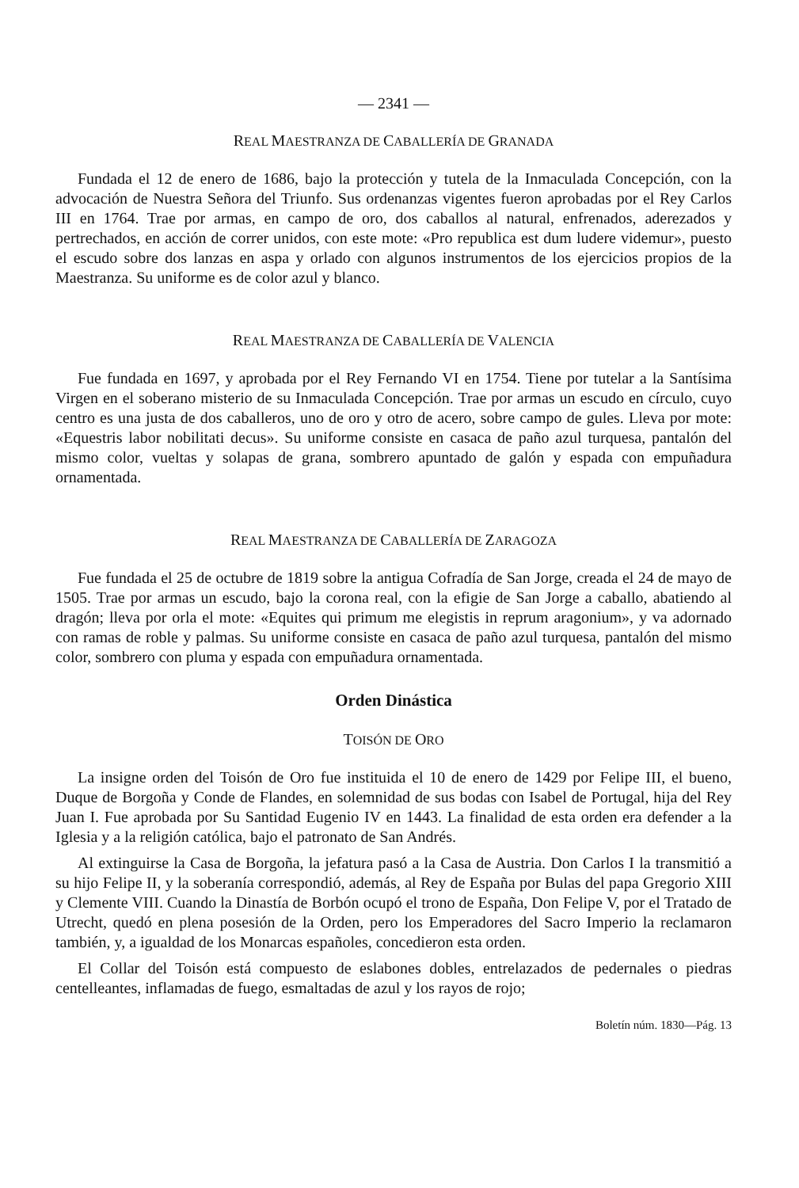— 2341 —
REAL MAESTRANZA DE CABALLERÍA DE GRANADA
Fundada el 12 de enero de 1686, bajo la protección y tutela de la Inmaculada Concepción, con la advocación de Nuestra Señora del Triunfo. Sus ordenanzas vigentes fueron aprobadas por el Rey Carlos III en 1764. Trae por armas, en campo de oro, dos caballos al natural, enfrenados, aderezados y pertrechados, en acción de correr unidos, con este mote: «Pro republica est dum ludere videmur», puesto el escudo sobre dos lanzas en aspa y orlado con algunos instrumentos de los ejercicios propios de la Maestranza. Su uniforme es de color azul y blanco.
REAL MAESTRANZA DE CABALLERÍA DE VALENCIA
Fue fundada en 1697, y aprobada por el Rey Fernando VI en 1754. Tiene por tutelar a la Santísima Virgen en el soberano misterio de su Inmaculada Concepción. Trae por armas un escudo en círculo, cuyo centro es una justa de dos caballeros, uno de oro y otro de acero, sobre campo de gules. Lleva por mote: «Equestris labor nobilitati decus». Su uniforme consiste en casaca de paño azul turquesa, pantalón del mismo color, vueltas y solapas de grana, sombrero apuntado de galón y espada con empuñadura ornamentada.
REAL MAESTRANZA DE CABALLERÍA DE ZARAGOZA
Fue fundada el 25 de octubre de 1819 sobre la antigua Cofradía de San Jorge, creada el 24 de mayo de 1505. Trae por armas un escudo, bajo la corona real, con la efigie de San Jorge a caballo, abatiendo al dragón; lleva por orla el mote: «Equites qui primum me elegistis in reprum aragonium», y va adornado con ramas de roble y palmas. Su uniforme consiste en casaca de paño azul turquesa, pantalón del mismo color, sombrero con pluma y espada con empuñadura ornamentada.
Orden Dinástica
TOISÓN DE ORO
La insigne orden del Toisón de Oro fue instituida el 10 de enero de 1429 por Felipe III, el bueno, Duque de Borgoña y Conde de Flandes, en solemnidad de sus bodas con Isabel de Portugal, hija del Rey Juan I. Fue aprobada por Su Santidad Eugenio IV en 1443. La finalidad de esta orden era defender a la Iglesia y a la religión católica, bajo el patronato de San Andrés.
Al extinguirse la Casa de Borgoña, la jefatura pasó a la Casa de Austria. Don Carlos I la transmitió a su hijo Felipe II, y la soberanía correspondió, además, al Rey de España por Bulas del papa Gregorio XIII y Clemente VIII. Cuando la Dinastía de Borbón ocupó el trono de España, Don Felipe V, por el Tratado de Utrecht, quedó en plena posesión de la Orden, pero los Emperadores del Sacro Imperio la reclamaron también, y, a igualdad de los Monarcas españoles, concedieron esta orden.
El Collar del Toisón está compuesto de eslabones dobles, entrelazados de pedernales o piedras centelleantes, inflamadas de fuego, esmaltadas de azul y los rayos de rojo;
Boletín núm. 1830—Pág. 13